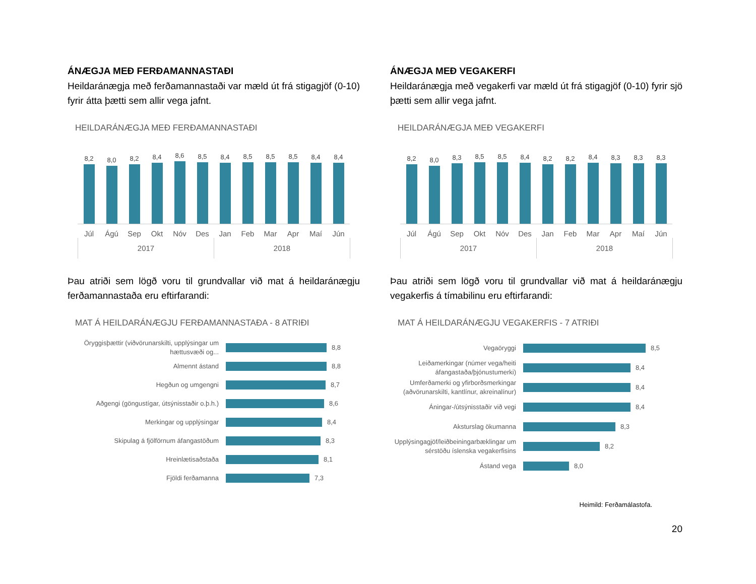ÁNÆGJA MEÐ FERÐAMANNASTAÐI
Heildaránægja með ferðamannastaði var mæld út frá stigagjöf (0-10) fyrir átta þætti sem allir vega jafnt.
HEILDARÁNÆGJA MEÐ FERÐAMANNASTAÐI
8,2
8,0
8,2
8,4
8,6
8,5
8,4
8,5
8,5
8,5
8,4
8,4
Júl Ágú Sep Okt Nóv Des Jan Feb Mar Apr Maí Jún
2017 2018
Þau atriði sem lögð voru til grundvallar við mat á heildaránægju ferðamannastaða eru eftirfarandi:
MAT Á HEILDARÁNÆGJU FERÐAMANNASTAÐA - 8 ATRIÐI
Öryggisþættir (viðvörunarskilti, upplýsingar um hættusvæði og...
8,8
Almennt ástand
8,8
Hegðun og umgengni
8,7
Aðgengi (göngustígar, útsýnisstaðir o.þ.h.)
8,6
Merkingar og upplýsingar
8,4
Skipulag á fjölförnum áfangastöðum
8,3
Hreinlætisaðstaða
8,1
Fjöldi ferðamanna
7,3
ÁNÆGJA MEÐ VEGAKERFI
Heildaránægja með vegakerfi var mæld út frá stigagjöf (0-10) fyrir sjö þætti sem allir vega jafnt.
HEILDARÁNÆGJA MEÐ VEGAKERFI
8,2
8,0
8,3
8,5
8,5
8,4
8,2
8,2
8,4
8,3
8,3
8,3
Júl Ágú Sep Okt Nóv Des Jan Feb Mar Apr Maí Jún
2017 2018
Þau atriði sem lögð voru til grundvallar við mat á heildaránægju vegakerfis á tímabilinu eru eftirfarandi:
MAT Á HEILDARÁNÆGJU VEGAKERFIS - 7 ATRIÐI
Vegaöryggi
8,5
Leiðamerkingar (númer vega/heiti áfangastaða/þjónustumerki)
8,4
Umferðamerki og yfirborðsmerkingar (aðvörunarskilti, kantlínur, akreinalínur)
8,4
Áningar-/útsýnisstaðir við vegi
8,4
Aksturslag ökumanna
8,3
Upplýsingagjöf/leiðbeiningarbæklingar um sérstöðu íslenska vegakerfisins
8,2
Ástand vega
8,0
Heimild: Ferðamálastofa.
20